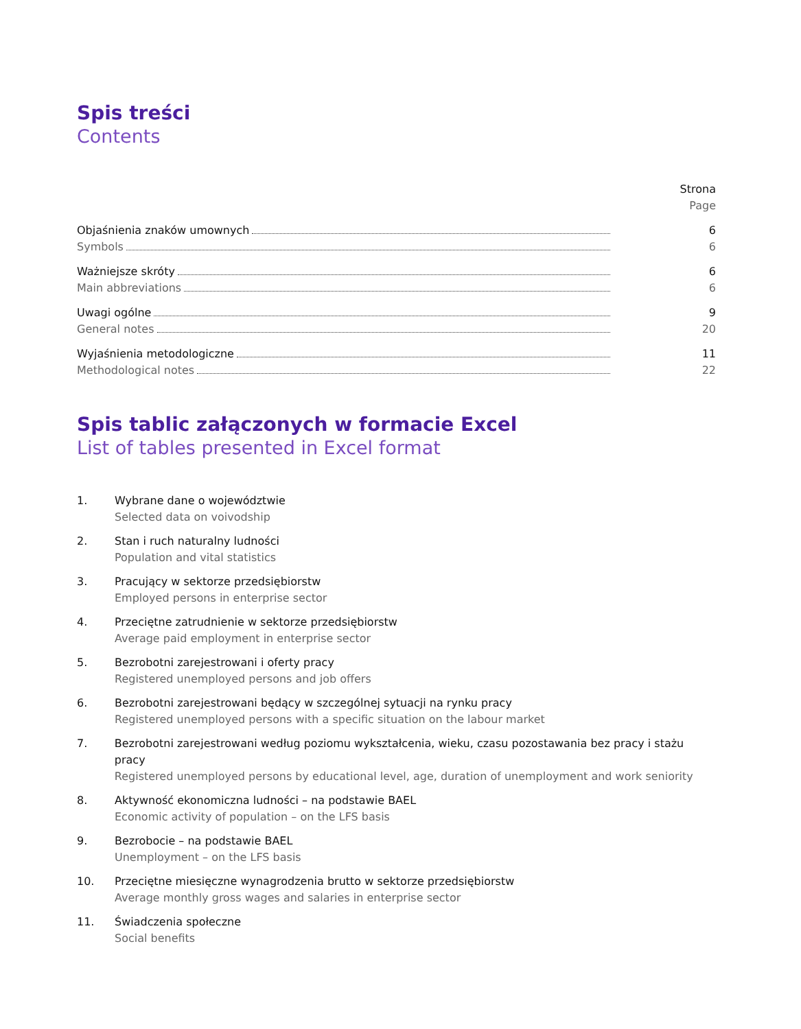Spis treści
Contents
Strona
Page
Objaśnienia znaków umownych 6
Symbols 6
Ważniejsze skróty 6
Main abbreviations 6
Uwagi ogólne 9
General notes 20
Wyjaśnienia metodologiczne 11
Methodological notes 22
Spis tablic załączonych w formacie Excel
List of tables presented in Excel format
1. Wybrane dane o województwie
Selected data on voivodship
2. Stan i ruch naturalny ludności
Population and vital statistics
3. Pracujący w sektorze przedsiębiorstw
Employed persons in enterprise sector
4. Przeciętne zatrudnienie w sektorze przedsiębiorstw
Average paid employment in enterprise sector
5. Bezrobotni zarejestrowani i oferty pracy
Registered unemployed persons and job offers
6. Bezrobotni zarejestrowani będący w szczególnej sytuacji na rynku pracy
Registered unemployed persons with a specific situation on the labour market
7. Bezrobotni zarejestrowani według poziomu wykształcenia, wieku, czasu pozostawania bez pracy i stażu pracy
Registered unemployed persons by educational level, age, duration of unemployment and work seniority
8. Aktywność ekonomiczna ludności – na podstawie BAEL
Economic activity of population – on the LFS basis
9. Bezrobocie – na podstawie BAEL
Unemployment – on the LFS basis
10. Przeciętne miesięczne wynagrodzenia brutto w sektorze przedsiębiorstw
Average monthly gross wages and salaries in enterprise sector
11. Świadczenia społeczne
Social benefits